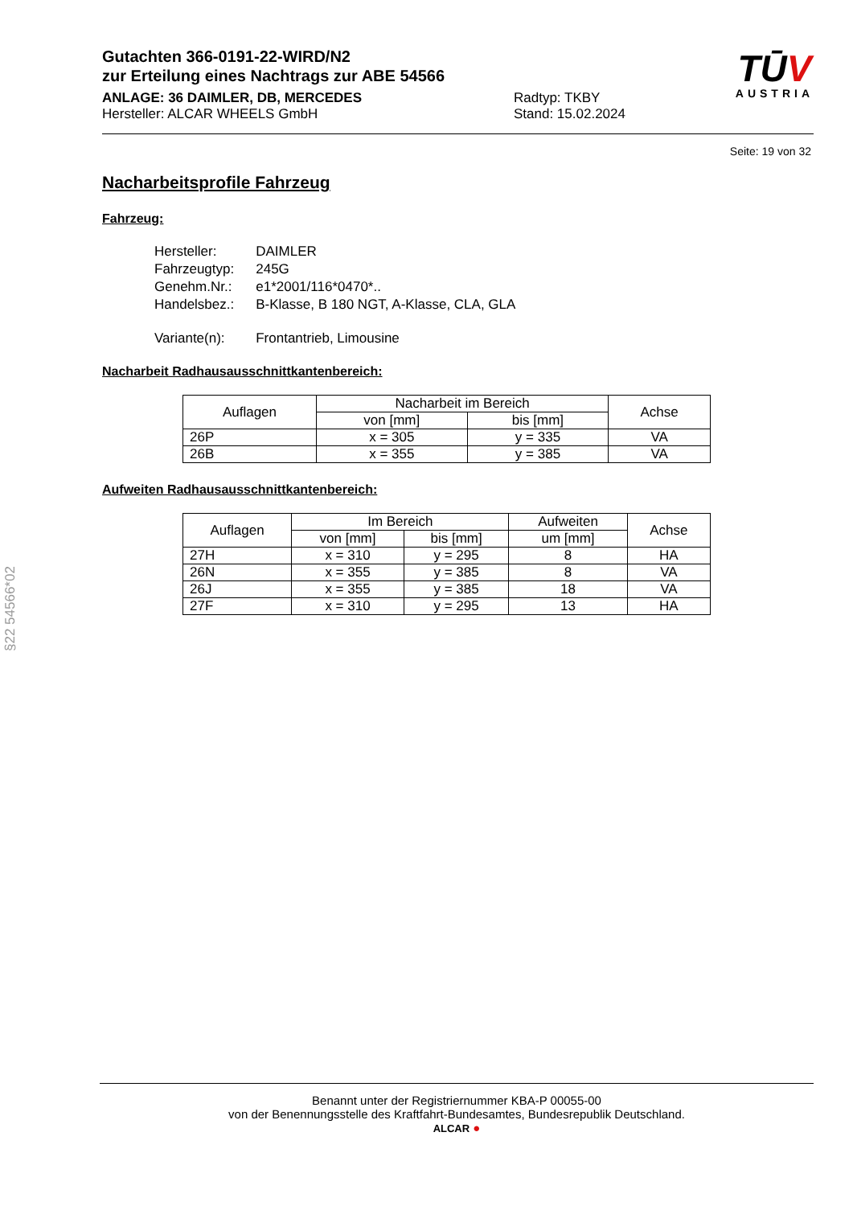Gutachten 366-0191-22-WIRD/N2
zur Erteilung eines Nachtrags zur ABE 54566
ANLAGE: 36 DAIMLER, DB, MERCEDES Radtyp: TKBY
Hersteller: ALCAR WHEELS GmbH Stand: 15.02.2024
TŪV
AUSTRIA
Seite: 19 von 32
Nacharbeitsprofile Fahrzeug
Fahrzeug:
| Hersteller: | DAIMLER |
| Fahrzeugtyp: | 245G |
| Genehm.Nr.: | e1*2001/116*0470*.. |
| Handelsbez.: | B-Klasse, B 180 NGT, A-Klasse, CLA, GLA |
| Variante(n): | Frontantrieb, Limousine |
Nacharbeit Radhausausschnittkantenbereich:
| Auflagen | Nacharbeit im Bereich | | Achse |
| --- | --- | --- | --- |
| | von [mm] | bis [mm] | |
| 26P | x = 305 | y = 335 | VA |
| 26B | x = 355 | y = 385 | VA |
Aufweiten Radhausausschnittkantenbereich:
| Auflagen | Im Bereich | | Aufweiten | Achse |
| --- | --- | --- | --- | --- |
| | von [mm] | bis [mm] | um [mm] | |
| 27H | x = 310 | y = 295 | 8 | HA |
| 26N | x = 355 | y = 385 | 8 | VA |
| 26J | x = 355 | y = 385 | 18 | VA |
| 27F | x = 310 | y = 295 | 13 | HA |
§22 54566*02
Benannt unter der Registriernummer KBA-P 00055-00
von der Benennungsstelle des Kraftfahrt-Bundesamtes, Bundesrepublik Deutschland.
ALCAR ●